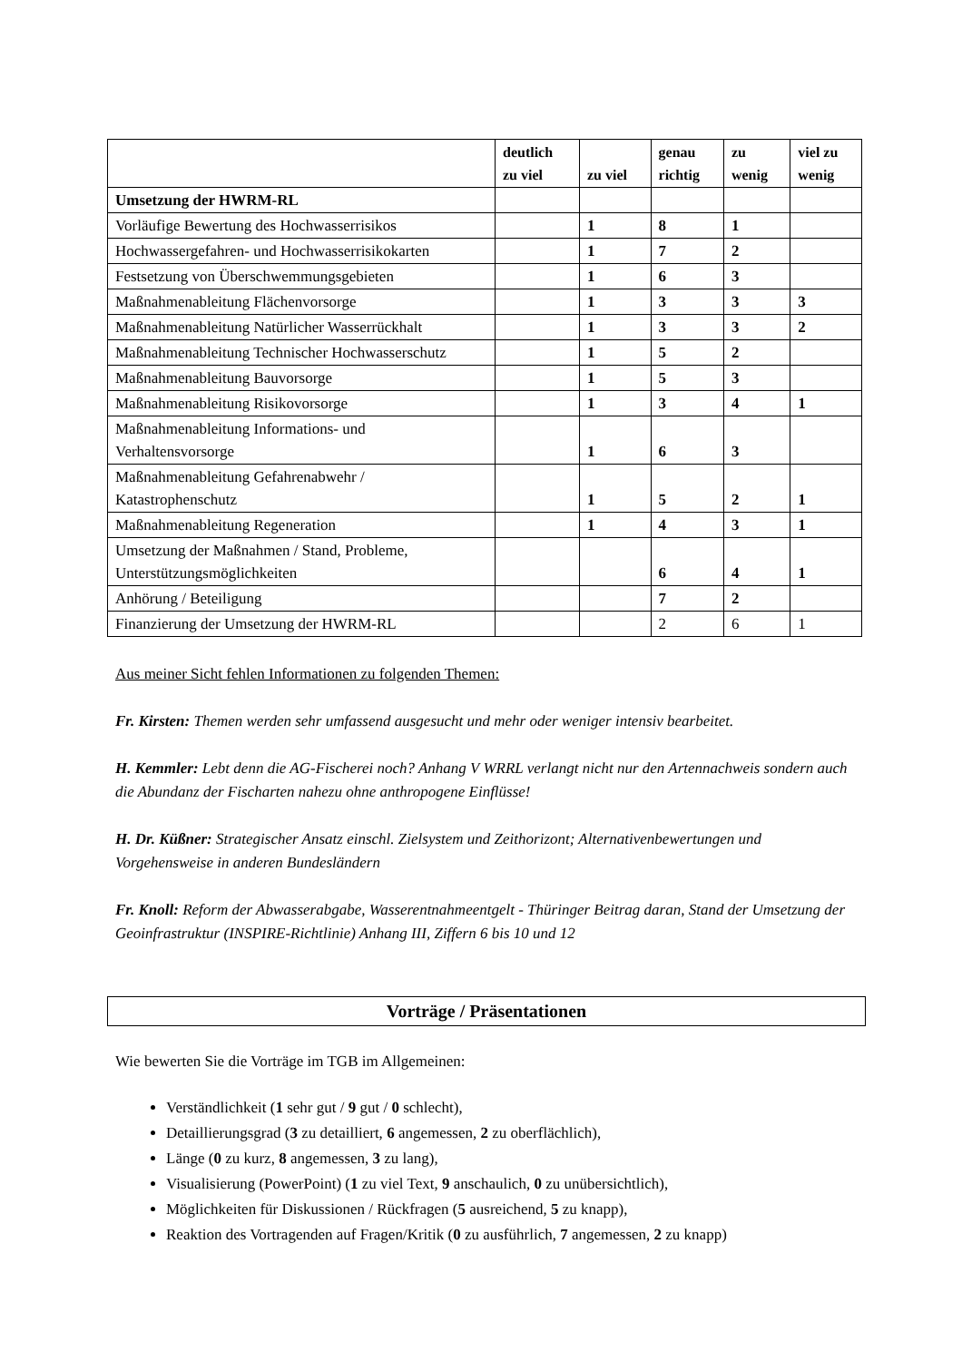| | deutlich zu viel | zu viel | genau richtig | zu wenig | viel zu wenig |
| --- | --- | --- | --- | --- | --- |
| Umsetzung der HWRM-RL | | | | | |
| Vorläufige Bewertung des Hochwasserrisikos | | 1 | 8 | 1 | |
| Hochwassergefahren- und Hochwasserrisikokarten | | 1 | 7 | 2 | |
| Festsetzung von Überschwemmungsgebieten | | 1 | 6 | 3 | |
| Maßnahmenableitung Flächenvorsorge | | 1 | 3 | 3 | 3 |
| Maßnahmenableitung Natürlicher Wasserrückhalt | | 1 | 3 | 3 | 2 |
| Maßnahmenableitung Technischer Hochwasserschutz | | 1 | 5 | 2 | |
| Maßnahmenableitung Bauvorsorge | | 1 | 5 | 3 | |
| Maßnahmenableitung Risikovorsorge | | 1 | 3 | 4 | 1 |
| Maßnahmenableitung Informations- und Verhaltensvorsorge | | 1 | 6 | 3 | |
| Maßnahmenableitung Gefahrenabwehr / Katastrophenschutz | | 1 | 5 | 2 | 1 |
| Maßnahmenableitung Regeneration | | 1 | 4 | 3 | 1 |
| Umsetzung der Maßnahmen / Stand, Probleme, Unterstützungsmöglichkeiten | | | 6 | 4 | 1 |
| Anhörung / Beteiligung | | | 7 | 2 | |
| Finanzierung der Umsetzung der HWRM-RL | | | 2 | 6 | 1 |
Aus meiner Sicht fehlen Informationen zu folgenden Themen:
Fr. Kirsten: Themen werden sehr umfassend ausgesucht und mehr oder weniger intensiv bearbeitet.
H. Kemmler: Lebt denn die AG-Fischerei noch? Anhang V WRRL verlangt nicht nur den Artennachweis sondern auch die Abundanz der Fischarten nahezu ohne anthropogene Einflüsse!
H. Dr. Küßner: Strategischer Ansatz einschl. Zielsystem und Zeithorizont; Alternativenbewertungen und Vorgehensweise in anderen Bundesländern
Fr. Knoll: Reform der Abwasserabgabe, Wasserentnahmeentgelt - Thüringer Beitrag daran, Stand der Umsetzung der Geoinfrastruktur (INSPIRE-Richtlinie) Anhang III, Ziffern 6 bis 10 und 12
Vorträge / Präsentationen
Wie bewerten Sie die Vorträge im TGB im Allgemeinen:
Verständlichkeit (1 sehr gut / 9 gut / 0 schlecht),
Detaillierungsgrad (3 zu detailliert, 6 angemessen, 2 zu oberflächlich),
Länge (0 zu kurz, 8 angemessen, 3 zu lang),
Visualisierung (PowerPoint) (1 zu viel Text, 9 anschaulich, 0 zu unübersichtlich),
Möglichkeiten für Diskussionen / Rückfragen (5 ausreichend, 5 zu knapp),
Reaktion des Vortragenden auf Fragen/Kritik (0 zu ausführlich, 7 angemessen, 2 zu knapp)